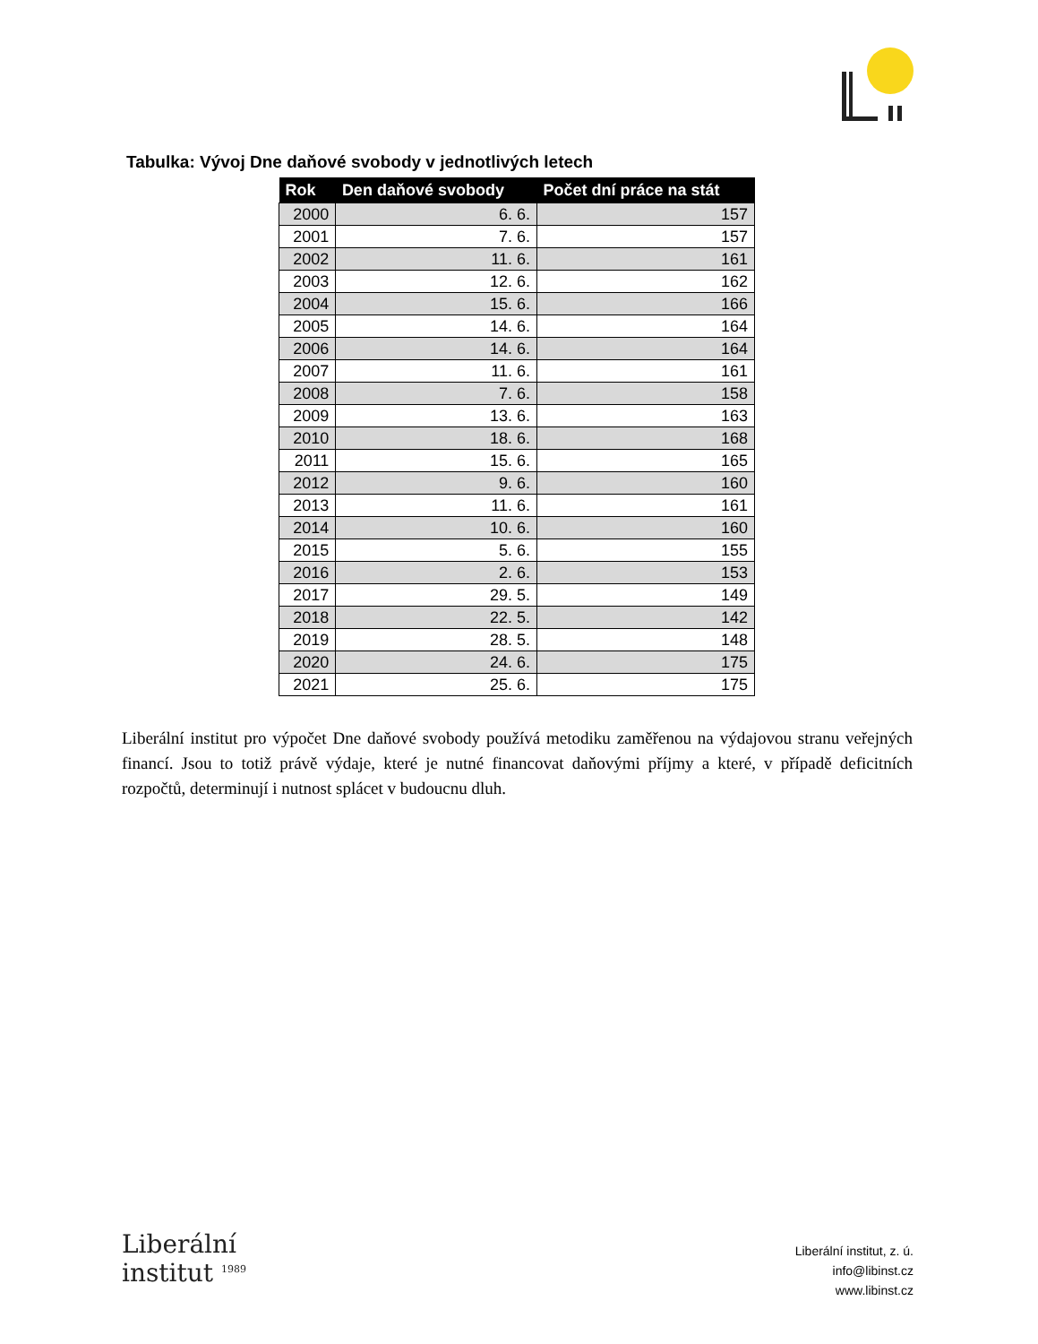Tabulka: Vývoj Dne daňové svobody v jednotlivých letech
| Rok | Den daňové svobody | Počet dní práce na stát |
| --- | --- | --- |
| 2000 | 6. 6. | 157 |
| 2001 | 7. 6. | 157 |
| 2002 | 11. 6. | 161 |
| 2003 | 12. 6. | 162 |
| 2004 | 15. 6. | 166 |
| 2005 | 14. 6. | 164 |
| 2006 | 14. 6. | 164 |
| 2007 | 11. 6. | 161 |
| 2008 | 7. 6. | 158 |
| 2009 | 13. 6. | 163 |
| 2010 | 18. 6. | 168 |
| 2011 | 15. 6. | 165 |
| 2012 | 9. 6. | 160 |
| 2013 | 11. 6. | 161 |
| 2014 | 10. 6. | 160 |
| 2015 | 5. 6. | 155 |
| 2016 | 2. 6. | 153 |
| 2017 | 29. 5. | 149 |
| 2018 | 22. 5. | 142 |
| 2019 | 28. 5. | 148 |
| 2020 | 24. 6. | 175 |
| 2021 | 25. 6. | 175 |
Liberální institut pro výpočet Dne daňové svobody používá metodiku zaměřenou na výdajovou stranu veřejných financí. Jsou to totiž právě výdaje, které je nutné financovat daňovými příjmy a které, v případě deficitních rozpočtů, determinují i nutnost splácet v budoucnu dluh.
Liberální
institut <sup>1989</sup>
Liberální institut, z. ú.
info@libinst.cz
www.libinst.cz